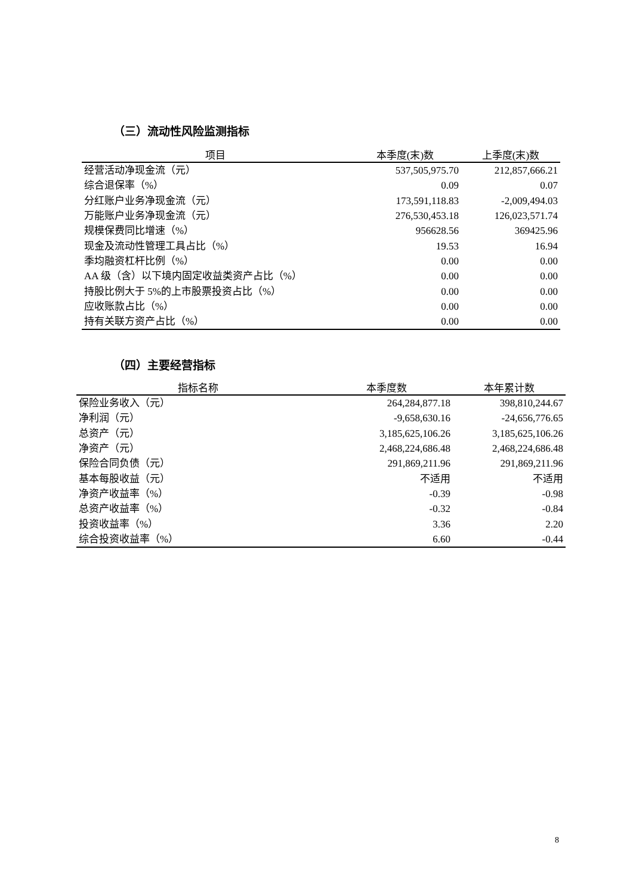（三）流动性风险监测指标
| 项目 | 本季度(末)数 | 上季度(末)数 |
| --- | --- | --- |
| 经营活动净现金流（元） | 537,505,975.70 | 212,857,666.21 |
| 综合退保率（%） | 0.09 | 0.07 |
| 分红账户业务净现金流（元） | 173,591,118.83 | -2,009,494.03 |
| 万能账户业务净现金流（元） | 276,530,453.18 | 126,023,571.74 |
| 规模保费同比增速（%） | 956628.56 | 369425.96 |
| 现金及流动性管理工具占比（%） | 19.53 | 16.94 |
| 季均融资杠杆比例（%） | 0.00 | 0.00 |
| AA 级（含）以下境内固定收益类资产占比（%） | 0.00 | 0.00 |
| 持股比例大于 5%的上市股票投资占比（%） | 0.00 | 0.00 |
| 应收账款占比（%） | 0.00 | 0.00 |
| 持有关联方资产占比（%） | 0.00 | 0.00 |
（四）主要经营指标
| 指标名称 | 本季度数 | 本年累计数 |
| --- | --- | --- |
| 保险业务收入（元） | 264,284,877.18 | 398,810,244.67 |
| 净利润（元） | -9,658,630.16 | -24,656,776.65 |
| 总资产（元） | 3,185,625,106.26 | 3,185,625,106.26 |
| 净资产（元） | 2,468,224,686.48 | 2,468,224,686.48 |
| 保险合同负债（元） | 291,869,211.96 | 291,869,211.96 |
| 基本每股收益（元） | 不适用 | 不适用 |
| 净资产收益率（%） | -0.39 | -0.98 |
| 总资产收益率（%） | -0.32 | -0.84 |
| 投资收益率（%） | 3.36 | 2.20 |
| 综合投资收益率（%） | 6.60 | -0.44 |
8